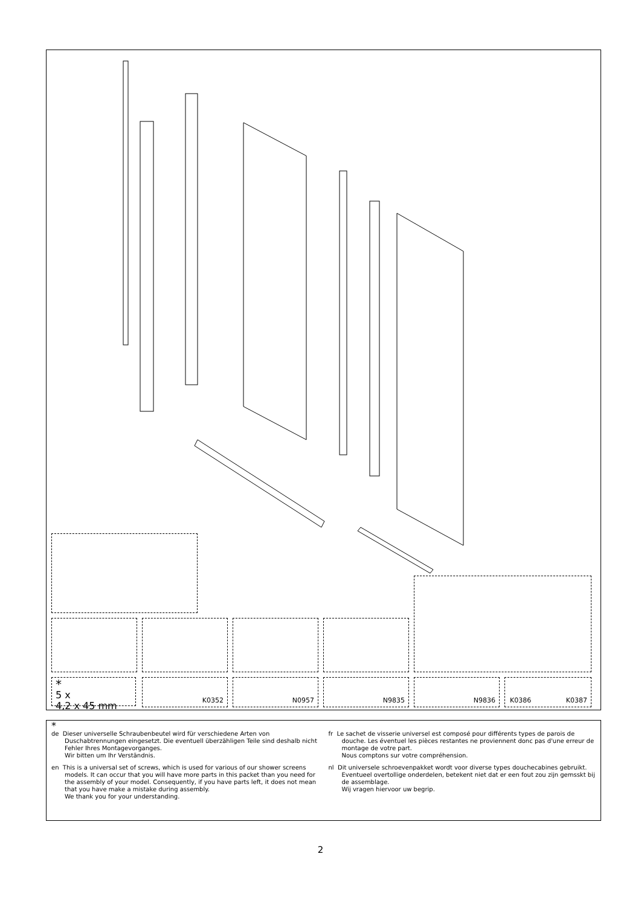*
5 x
4,2 x 45 mm
K0352 N0957 N9835 N9836 K0386 K0387
*
de Dieser universelle Schraubenbeutel wird für verschiedene Arten von Duschabtrennungen eingesetzt. Die eventuell überzähligen Teile sind deshalb nicht Fehler Ihres Montagevorganges.
Wir bitten um Ihr Verständnis.
en This is a universal set of screws, which is used for various of our shower screens models. It can occur that you will have more parts in this packet than you need for the assembly of your model. Consequently, if you have parts left, it does not mean that you have make a mistake during assembly.
We thank you for your understanding.
fr Le sachet de visserie universel est composé pour différents types de parois de douche. Les éventuel les pièces restantes ne proviennent donc pas d'une erreur de montage de votre part.
Nous comptons sur votre compréhension.
nl Dit universele schroevenpakket wordt voor diverse types douchecabines gebruikt. Eventueel overtollige onderdelen, betekent niet dat er een fout zou zijn gemsskt bij de assemblage.
Wij vragen hiervoor uw begrip.
2